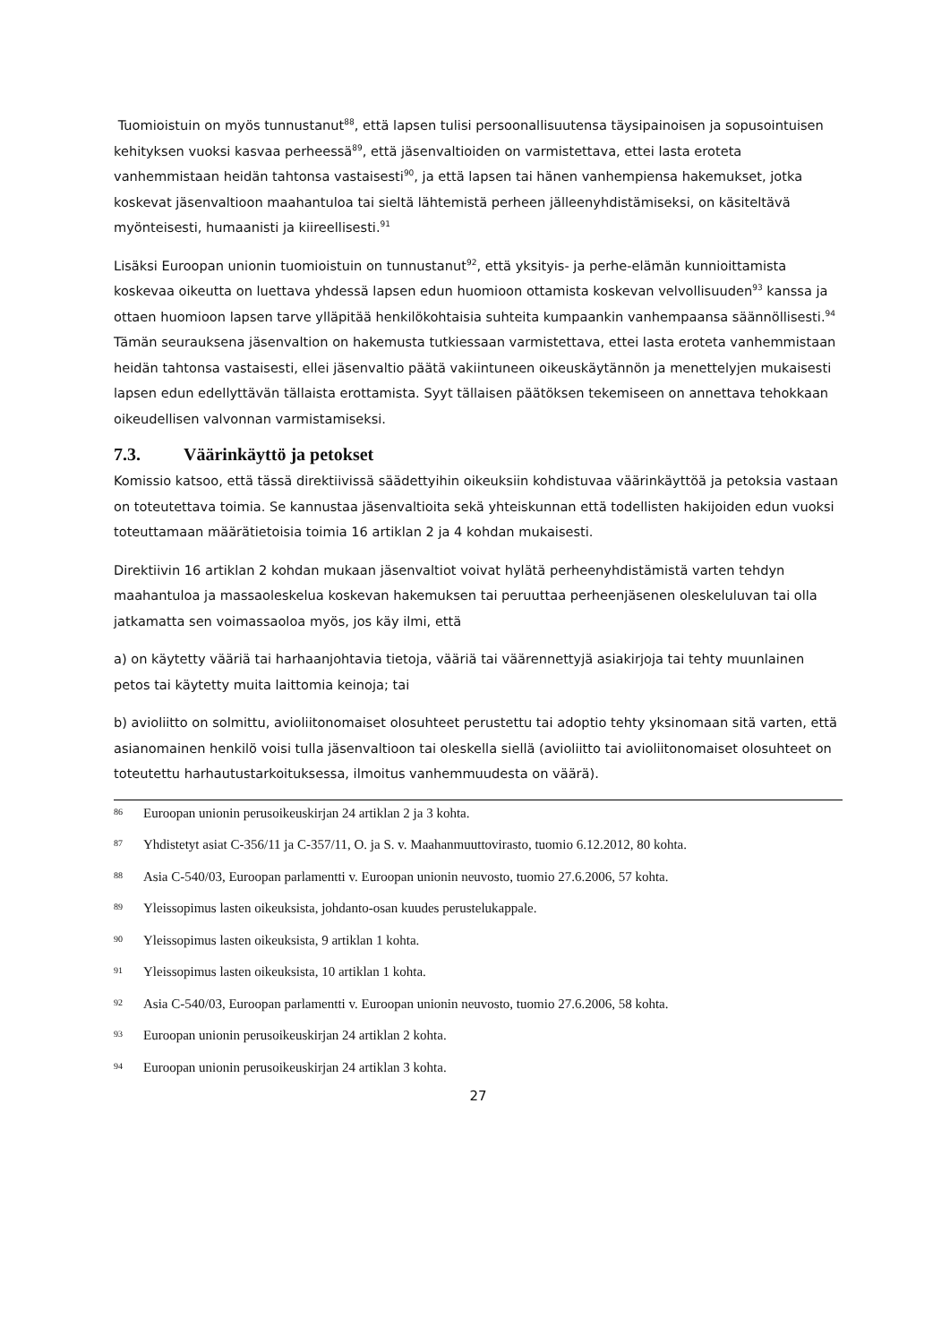Tuomioistuin on myös tunnustanut<sup>88</sup>, että lapsen tulisi persoonallisuutensa täysipainoisen ja sopusointuisen kehityksen vuoksi kasvaa perheessä<sup>89</sup>, että jäsenvaltioiden on varmistettava, ettei lasta eroteta vanhemmistaan heidän tahtonsa vastaisesti<sup>90</sup>, ja että lapsen tai hänen vanhempiensa hakemukset, jotka koskevat jäsenvaltioon maahantuloa tai sieltä lähtemistä perheen jälleenyhdistämiseksi, on käsiteltävä myönteisesti, humaanisti ja kiireellisesti.<sup>91</sup>
Lisäksi Euroopan unionin tuomioistuin on tunnustanut<sup>92</sup>, että yksityis- ja perhe-elämän kunnioittamista koskevaa oikeutta on luettava yhdessä lapsen edun huomioon ottamista koskevan velvollisuuden<sup>93</sup> kanssa ja ottaen huomioon lapsen tarve ylläpitää henkilökohtaisia suhteita kumpaankin vanhempaansa säännöllisesti.<sup>94</sup> Tämän seurauksena jäsenvaltion on hakemusta tutkiessaan varmistettava, ettei lasta eroteta vanhemmistaan heidän tahtonsa vastaisesti, ellei jäsenvaltio päätä vakiintuneen oikeuskäytännön ja menettelyjen mukaisesti lapsen edun edellyttävän tällaista erottamista. Syyt tällaisen päätöksen tekemiseen on annettava tehokkaan oikeudellisen valvonnan varmistamiseksi.
7.3. Väärinkäyttö ja petokset
Komissio katsoo, että tässä direktiivissä säädettyihin oikeuksiin kohdistuvaa väärinkäyttöä ja petoksia vastaan on toteutettava toimia. Se kannustaa jäsenvaltioita sekä yhteiskunnan että todellisten hakijoiden edun vuoksi toteuttamaan määrätietoisia toimia 16 artiklan 2 ja 4 kohdan mukaisesti.
Direktiivin 16 artiklan 2 kohdan mukaan jäsenvaltiot voivat hylätä perheenyhdistämistä varten tehdyn maahantuloa ja massaoleskelua koskevan hakemuksen tai peruuttaa perheenjäsenen oleskeluluvan tai olla jatkamatta sen voimassaoloa myös, jos käy ilmi, että
a) on käytetty vääriä tai harhaanjohtavia tietoja, vääriä tai väärennettyjä asiakirjoja tai tehty muunlainen petos tai käytetty muita laittomia keinoja; tai
b) avioliitto on solmittu, avioliitonomaiset olosuhteet perustettu tai adoptio tehty yksinomaan sitä varten, että asianomainen henkilö voisi tulla jäsenvaltioon tai oleskella siellä (avioliitto tai avioliitonomaiset olosuhteet on toteutettu harhautustarkoituksessa, ilmoitus vanhemmuudesta on väärä).
<sup>86</sup> Euroopan unionin perusoikeuskirjan 24 artiklan 2 ja 3 kohta.
<sup>87</sup> Yhdistetyt asiat C-356/11 ja C-357/11, O. ja S. v. Maahanmuuttovirasto, tuomio 6.12.2012, 80 kohta.
<sup>88</sup> Asia C-540/03, Euroopan parlamentti v. Euroopan unionin neuvosto, tuomio 27.6.2006, 57 kohta.
<sup>89</sup> Yleissopimus lasten oikeuksista, johdanto-osan kuudes perustelukappale.
<sup>90</sup> Yleissopimus lasten oikeuksista, 9 artiklan 1 kohta.
<sup>91</sup> Yleissopimus lasten oikeuksista, 10 artiklan 1 kohta.
<sup>92</sup> Asia C-540/03, Euroopan parlamentti v. Euroopan unionin neuvosto, tuomio 27.6.2006, 58 kohta.
<sup>93</sup> Euroopan unionin perusoikeuskirjan 24 artiklan 2 kohta.
<sup>94</sup> Euroopan unionin perusoikeuskirjan 24 artiklan 3 kohta.
27